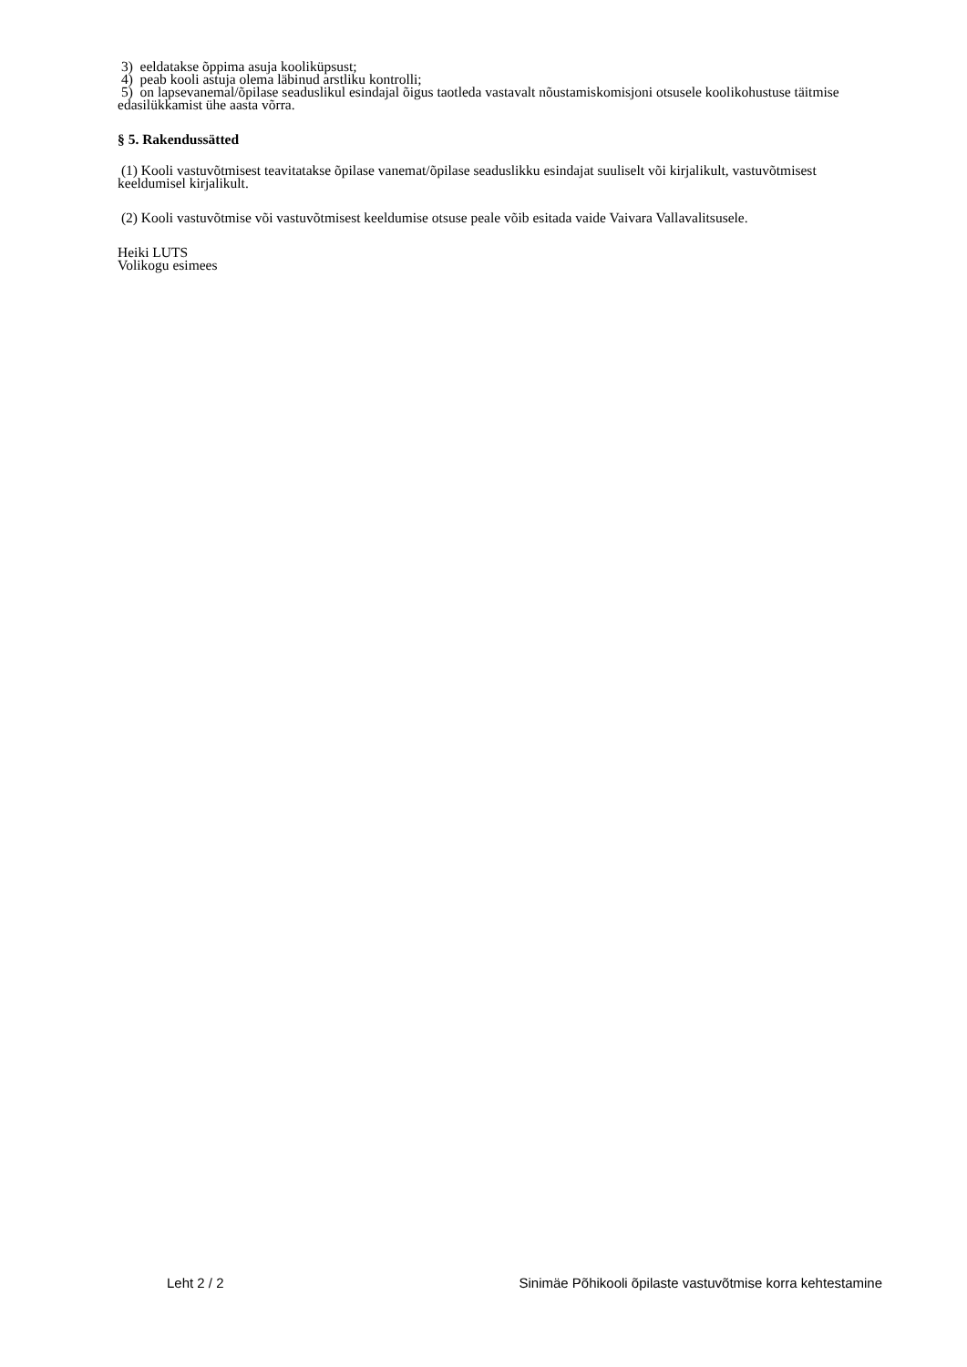3) eeldatakse õppima asuja kooliküpsust;
4) peab kooli astuja olema läbinud arstliku kontrolli;
5) on lapsevanemal/õpilase seaduslikul esindajal õigus taotleda vastavalt nõustamiskomisjoni otsusele koolikohustuse täitmise edasilükkamist ühe aasta võrra.
§ 5. Rakendussätted
(1) Kooli vastuvõtmisest teavitatakse õpilase vanemat/õpilase seaduslikku esindajat suuliselt või kirjalikult, vastuvõtmisest keeldumisel kirjalikult.
(2) Kooli vastuvõtmise või vastuvõtmisest keeldumise otsuse peale võib esitada vaide Vaivara Vallavalitsusele.
Heiki LUTS
Volikogu esimees
Leht 2 / 2 Sinimäe Põhikooli õpilaste vastuvõtmise korra kehtestamine